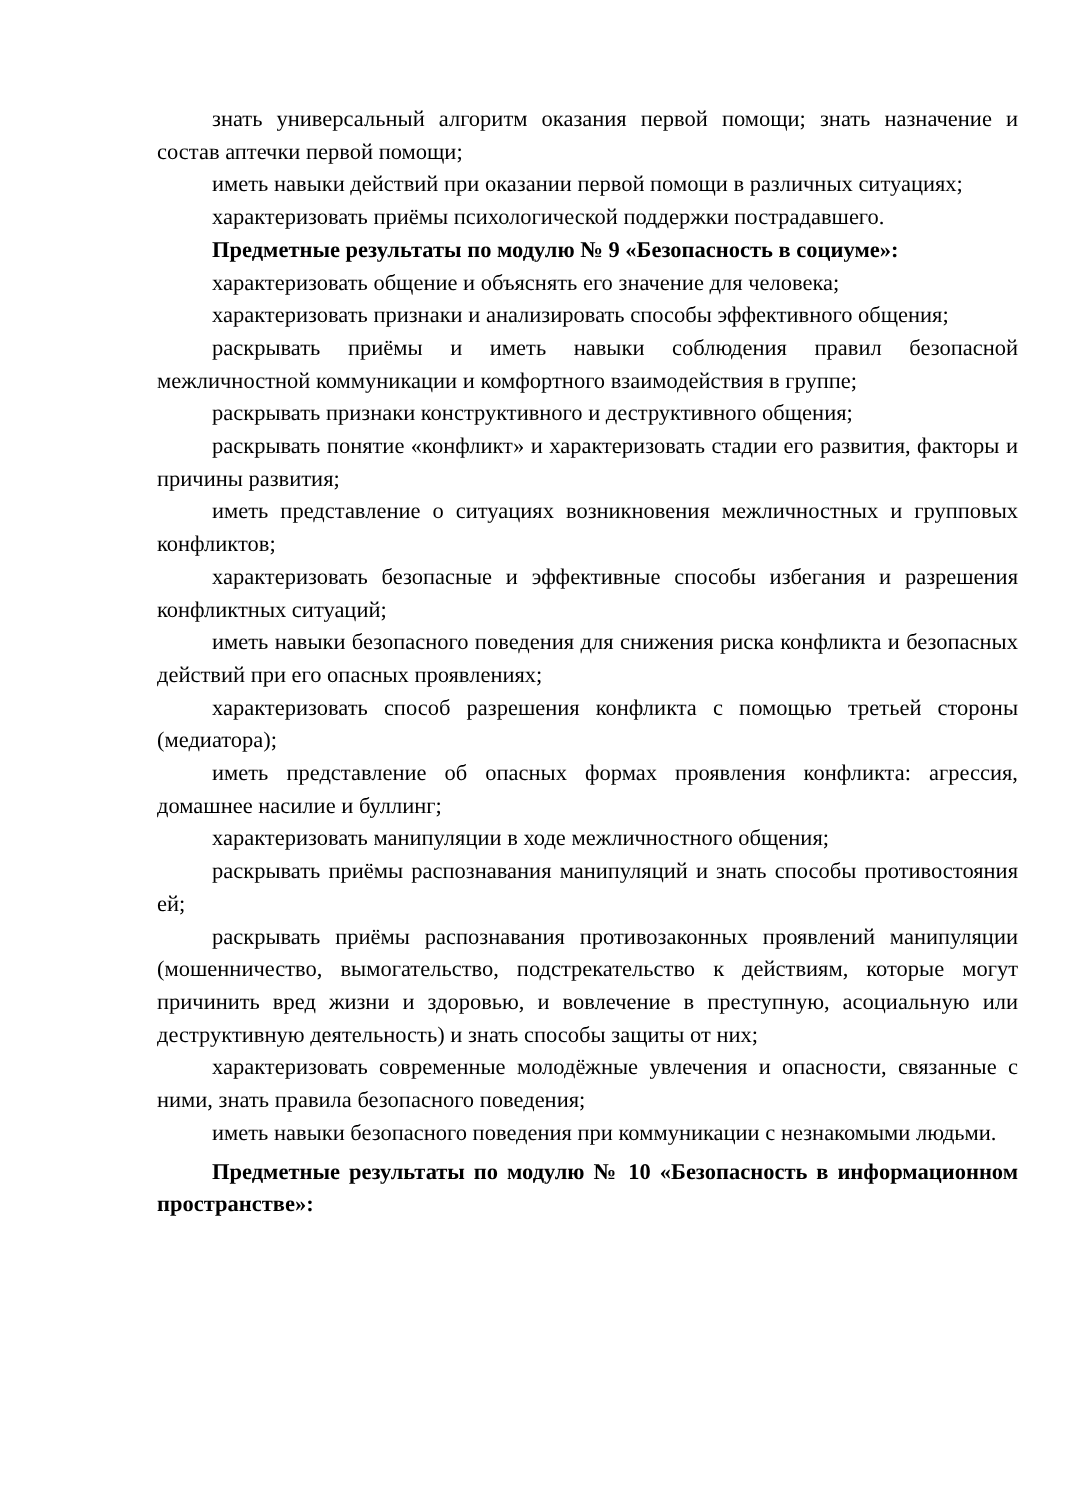знать универсальный алгоритм оказания первой помощи; знать назначение и состав аптечки первой помощи;
иметь навыки действий при оказании первой помощи в различных ситуациях;
характеризовать приёмы психологической поддержки пострадавшего.
Предметные результаты по модулю № 9 «Безопасность в социуме»:
характеризовать общение и объяснять его значение для человека;
характеризовать признаки и анализировать способы эффективного общения;
раскрывать приёмы и иметь навыки соблюдения правил безопасной межличностной коммуникации и комфортного взаимодействия в группе;
раскрывать признаки конструктивного и деструктивного общения;
раскрывать понятие «конфликт» и характеризовать стадии его развития, факторы и причины развития;
иметь представление о ситуациях возникновения межличностных и групповых конфликтов;
характеризовать безопасные и эффективные способы избегания и разрешения конфликтных ситуаций;
иметь навыки безопасного поведения для снижения риска конфликта и безопасных действий при его опасных проявлениях;
характеризовать способ разрешения конфликта с помощью третьей стороны (медиатора);
иметь представление об опасных формах проявления конфликта: агрессия, домашнее насилие и буллинг;
характеризовать манипуляции в ходе межличностного общения;
раскрывать приёмы распознавания манипуляций и знать способы противостояния ей;
раскрывать приёмы распознавания противозаконных проявлений манипуляции (мошенничество, вымогательство, подстрекательство к действиям, которые могут причинить вред жизни и здоровью, и вовлечение в преступную, асоциальную или деструктивную деятельность) и знать способы защиты от них;
характеризовать современные молодёжные увлечения и опасности, связанные с ними, знать правила безопасного поведения;
иметь навыки безопасного поведения при коммуникации с незнакомыми людьми.
Предметные результаты по модулю № 10 «Безопасность в информационном пространстве»: